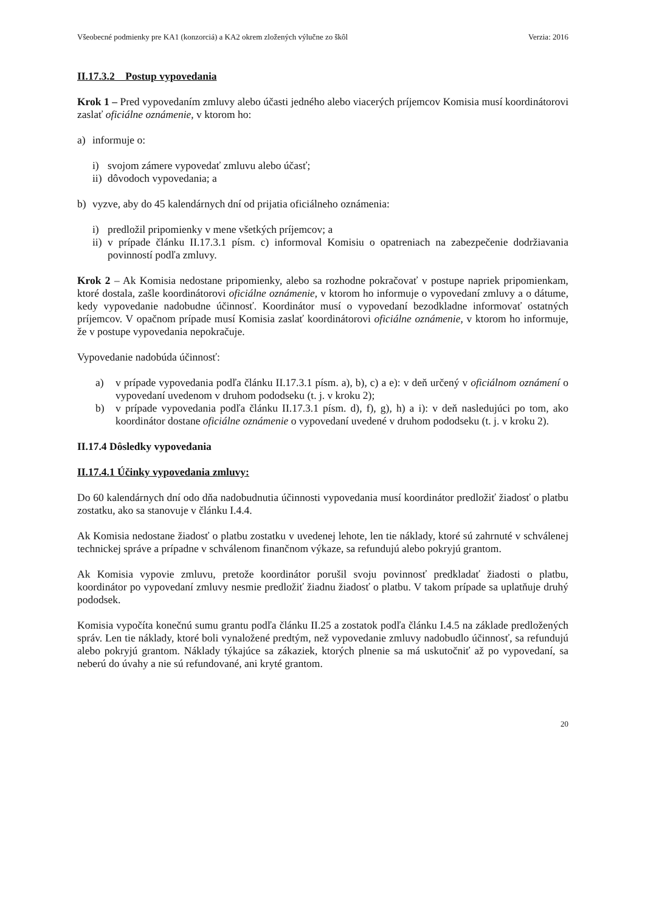Všeobecné podmienky pre KA1 (konzorciá) a KA2 okrem zložených výlučne zo škôl Verzia: 2016
II.17.3.2 Postup vypovedania
Krok 1 – Pred vypovedaním zmluvy alebo účasti jedného alebo viacerých príjemcov Komisia musí koordinátorovi zaslať oficiálne oznámenie, v ktorom ho:
a) informuje o:
i) svojom zámere vypovedať zmluvu alebo účasť;
ii) dôvodoch vypovedania; a
b) vyzve, aby do 45 kalendárnych dní od prijatia oficiálneho oznámenia:
i) predložil pripomienky v mene všetkých príjemcov; a
ii) v prípade článku II.17.3.1 písm. c) informoval Komisiu o opatreniach na zabezpečenie dodržiavania povinností podľa zmluvy.
Krok 2 – Ak Komisia nedostane pripomienky, alebo sa rozhodne pokračovať v postupe napriek pripomienkam, ktoré dostala, zašle koordinátorovi oficiálne oznámenie, v ktorom ho informuje o vypovedaní zmluvy a o dátume, kedy vypovedanie nadobudne účinnosť. Koordinátor musí o vypovedaní bezodkladne informovať ostatných príjemcov. V opačnom prípade musí Komisia zaslať koordinátorovi oficiálne oznámenie, v ktorom ho informuje, že v postupe vypovedania nepokračuje.
Vypovedanie nadobúda účinnosť:
a) v prípade vypovedania podľa článku II.17.3.1 písm. a), b), c) a e): v deň určený v oficiálnom oznámení o vypovedaní uvedenom v druhom pododseku (t. j. v kroku 2);
b) v prípade vypovedania podľa článku II.17.3.1 písm. d), f), g), h) a i): v deň nasledujúci po tom, ako koordinátor dostane oficiálne oznámenie o vypovedaní uvedené v druhom pododseku (t. j. v kroku 2).
II.17.4 Dôsledky vypovedania
II.17.4.1 Účinky vypovedania zmluvy:
Do 60 kalendárnych dní odo dňa nadobudnutia účinnosti vypovedania musí koordinátor predložiť žiadosť o platbu zostatku, ako sa stanovuje v článku I.4.4.
Ak Komisia nedostane žiadosť o platbu zostatku v uvedenej lehote, len tie náklady, ktoré sú zahrnuté v schválenej technickej správe a prípadne v schválenom finančnom výkaze, sa refundujú alebo pokryjú grantom.
Ak Komisia vypovie zmluvu, pretože koordinátor porušil svoju povinnosť predkladať žiadosti o platbu, koordinátor po vypovedaní zmluvy nesmie predložiť žiadnu žiadosť o platbu. V takom prípade sa uplatňuje druhý pododsek.
Komisia vypočíta konečnú sumu grantu podľa článku II.25 a zostatok podľa článku I.4.5 na základe predložených správ. Len tie náklady, ktoré boli vynaložené predtým, než vypovedanie zmluvy nadobudlo účinnosť, sa refundujú alebo pokryjú grantom. Náklady týkajúce sa zákaziek, ktorých plnenie sa má uskutočniť až po vypovedaní, sa neberú do úvahy a nie sú refundované, ani kryté grantom.
20